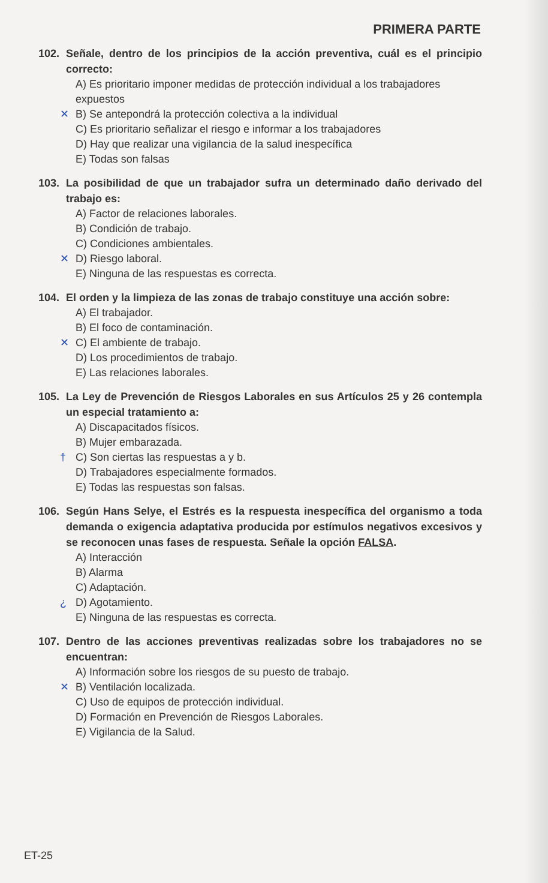PRIMERA PARTE
102. Señale, dentro de los principios de la acción preventiva, cuál es el principio correcto:
A) Es prioritario imponer medidas de protección individual a los trabajadores expuestos
✕ B) Se antepondrá la protección colectiva a la individual
C) Es prioritario señalizar el riesgo e informar a los trabajadores
D) Hay que realizar una vigilancia de la salud inespecífica
E) Todas son falsas
103. La posibilidad de que un trabajador sufra un determinado daño derivado del trabajo es:
A) Factor de relaciones laborales.
B) Condición de trabajo.
C) Condiciones ambientales.
✕ D) Riesgo laboral.
E) Ninguna de las respuestas es correcta.
104. El orden y la limpieza de las zonas de trabajo constituye una acción sobre:
A) El trabajador.
B) El foco de contaminación.
✕ C) El ambiente de trabajo.
D) Los procedimientos de trabajo.
E) Las relaciones laborales.
105. La Ley de Prevención de Riesgos Laborales en sus Artículos 25 y 26 contempla un especial tratamiento a:
A) Discapacitados físicos.
B) Mujer embarazada.
† C) Son ciertas las respuestas a y b.
D) Trabajadores especialmente formados.
E) Todas las respuestas son falsas.
106. Según Hans Selye, el Estrés es la respuesta inespecífica del organismo a toda demanda o exigencia adaptativa producida por estímulos negativos excesivos y se reconocen unas fases de respuesta. Señale la opción FALSA.
A) Interacción
B) Alarma
C) Adaptación.
¿ D) Agotamiento.
E) Ninguna de las respuestas es correcta.
107. Dentro de las acciones preventivas realizadas sobre los trabajadores no se encuentran:
A) Información sobre los riesgos de su puesto de trabajo.
✕ B) Ventilación localizada.
C) Uso de equipos de protección individual.
D) Formación en Prevención de Riesgos Laborales.
E) Vigilancia de la Salud.
ET-25